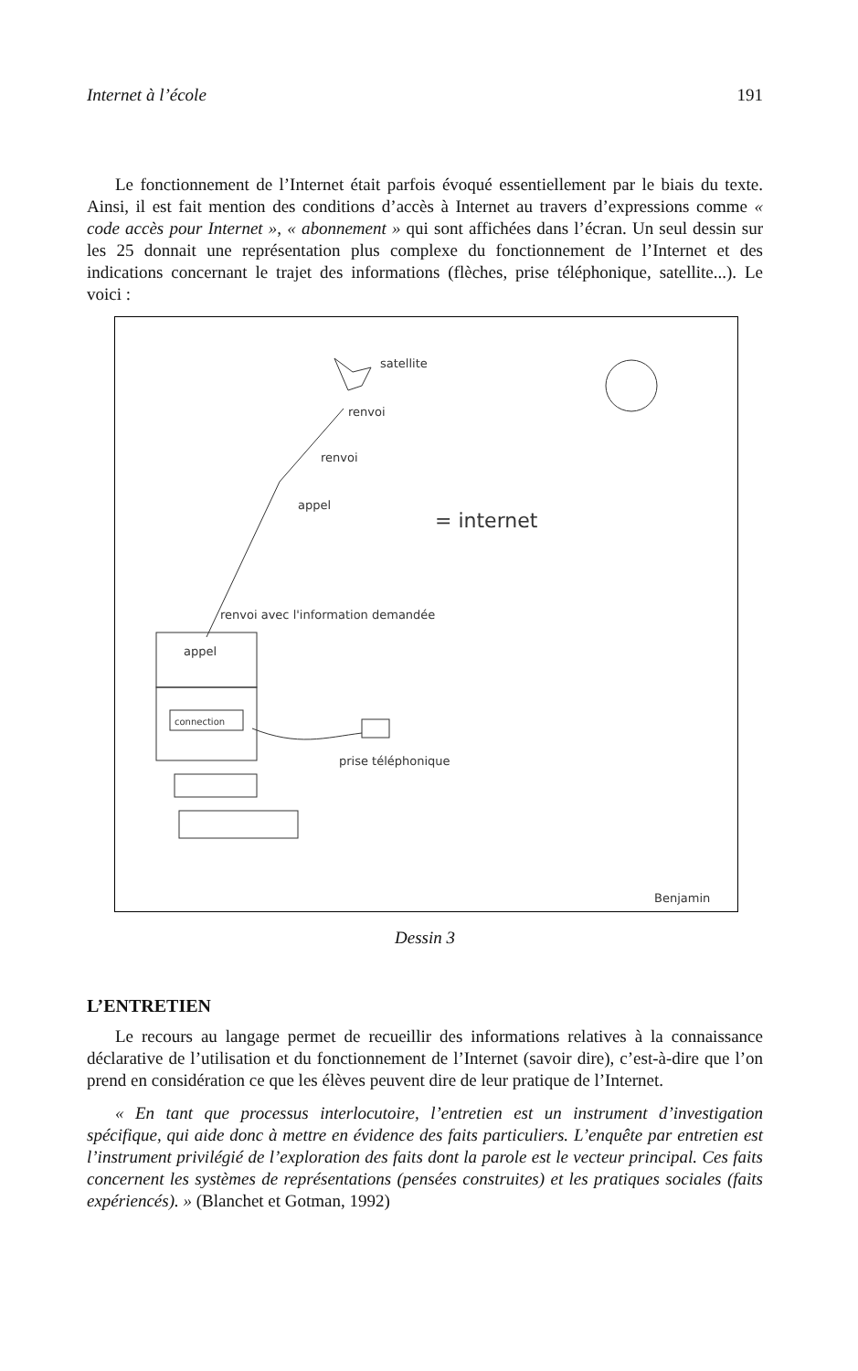Internet à l’école 191
Le fonctionnement de l’Internet était parfois évoqué essentiellement par le biais du texte. Ainsi, il est fait mention des conditions d’accès à Internet au travers d’expressions comme « code accès pour Internet », « abonnement » qui sont affichées dans l’écran. Un seul dessin sur les 25 donnait une représentation plus complexe du fonctionnement de l’Internet et des indications concernant le trajet des informations (flèches, prise téléphonique, satellite...). Le voici :
satellite
renvoi
renvoi
appel
= internet
renvoi avec l'information demandée
appel
connection
prise téléphonique
Benjamin
Dessin 3
L’ENTRETIEN
Le recours au langage permet de recueillir des informations relatives à la connaissance déclarative de l’utilisation et du fonctionnement de l’Internet (savoir dire), c’est-à-dire que l’on prend en considération ce que les élèves peuvent dire de leur pratique de l’Internet.
« En tant que processus interlocutoire, l’entretien est un instrument d’investigation spécifique, qui aide donc à mettre en évidence des faits particuliers. L’enquête par entretien est l’instrument privilégié de l’exploration des faits dont la parole est le vecteur principal. Ces faits concernent les systèmes de représentations (pensées construites) et les pratiques sociales (faits expériencés). » (Blanchet et Gotman, 1992)